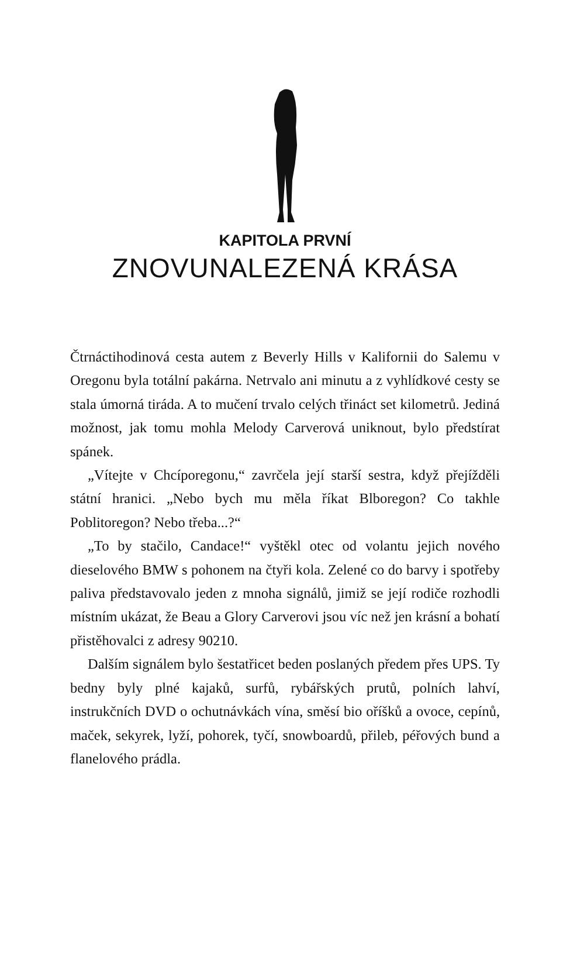KAPITOLA PRVNÍ
ZNOVUNALEZENÁ KRÁSA
Čtrnáctihodinová cesta autem z Beverly Hills v Kalifornii do Salemu v Oregonu byla totální pakárna. Netrvalo ani minutu a z vyhlídkové cesty se stala úmorná tiráda. A to mučení trvalo celých třináct set kilometrů. Jediná možnost, jak tomu mohla Melody Carverová uniknout, bylo předstírat spánek.
„Vítejte v Chcíporegonu,“ zavrčela její starší sestra, když přejížděli státní hranici. „Nebo bych mu měla říkat Blboregon? Co takhle Poblitoregon? Nebo třeba...?“
„To by stačilo, Candace!“ vyštěkl otec od volantu jejich nového dieselového BMW s pohonem na čtyři kola. Zelené co do barvy i spotřeby paliva představovalo jeden z mnoha signálů, jimiž se její rodiče rozhodli místním ukázat, že Beau a Glory Carverovi jsou víc než jen krásní a bohatí přistěhovalci z adresy 90210.
Dalším signálem bylo šestatřicet beden poslaných předem přes UPS. Ty bedny byly plné kajaků, surfů, rybářských prutů, polních lahví, instrukčních DVD o ochutnávkách vína, směsí bio oříšků a ovoce, cepínů, maček, sekyrek, lyží, pohorek, tyčí, snowboardů, přileb, péřových bund a flanelového prádla.